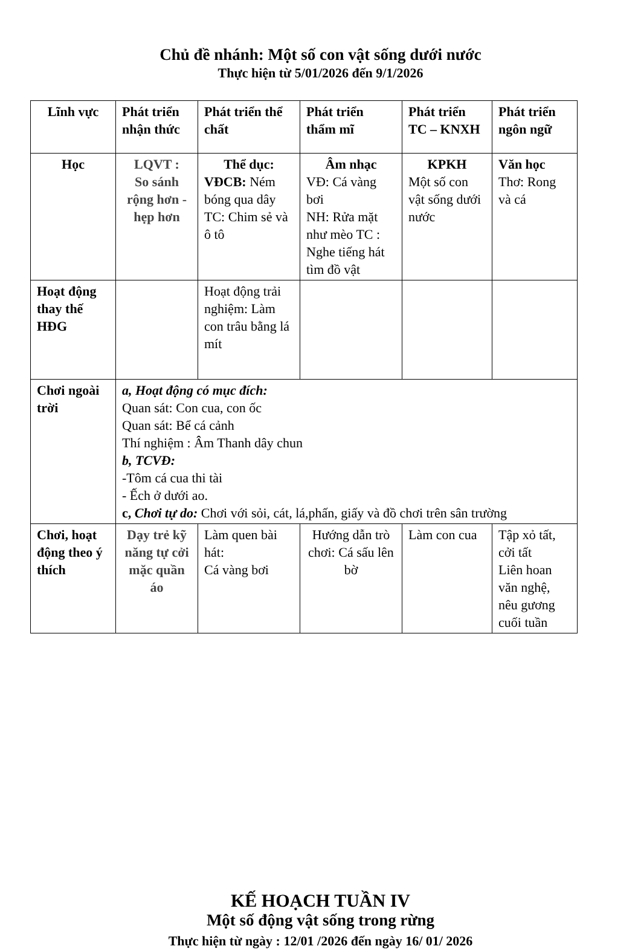Chủ đề nhánh: Một số con vật sống dưới nước
Thực hiện từ 5/01/2026 đến 9/1/2026
| Lĩnh vực | Phát triển nhận thức | Phát triển thể chất | Phát triển thẩm mĩ | Phát triển TC – KNXH | Phát triển ngôn ngữ |
| Học | LQVT : So sánh rộng hơn - hẹp hơn | Thể dục: VĐCB: Ném bóng qua dây TC: Chim sẻ và ô tô | Âm nhạc VĐ: Cá vàng bơi NH: Rửa mặt như mèo TC : Nghe tiếng hát tìm đồ vật | KPKH Một số con vật sống dưới nước | Văn học Thơ: Rong và cá |
| Hoạt động thay thế HĐG | | Hoạt động trải nghiệm: Làm con trâu bằng lá mít | | | |
| Chơi ngoài trời | a, Hoạt động có mục đích: Quan sát: Con cua, con ốc Quan sát: Bể cá cảnh Thí nghiệm : Âm Thanh dây chun b, TCVĐ: -Tôm cá cua thi tài - Ếch ở dưới ao. c, Chơi tự do: Chơi với sỏi, cát, lá,phấn, giấy và đồ chơi trên sân trường | | | | |
| Chơi, hoạt động theo ý thích | Dạy trẻ kỹ năng tự cởi mặc quần áo | Làm quen bài hát: Cá vàng bơi | Hướng dẫn trò chơi: Cá sấu lên bờ | Làm con cua | Tập xỏ tất, cởi tất Liên hoan văn nghệ, nêu gương cuối tuần |
KẾ HOẠCH TUẦN IV
Một số động vật sống trong rừng
Thực hiện từ ngày : 12/01 /2026 đến ngày 16/ 01/ 2026